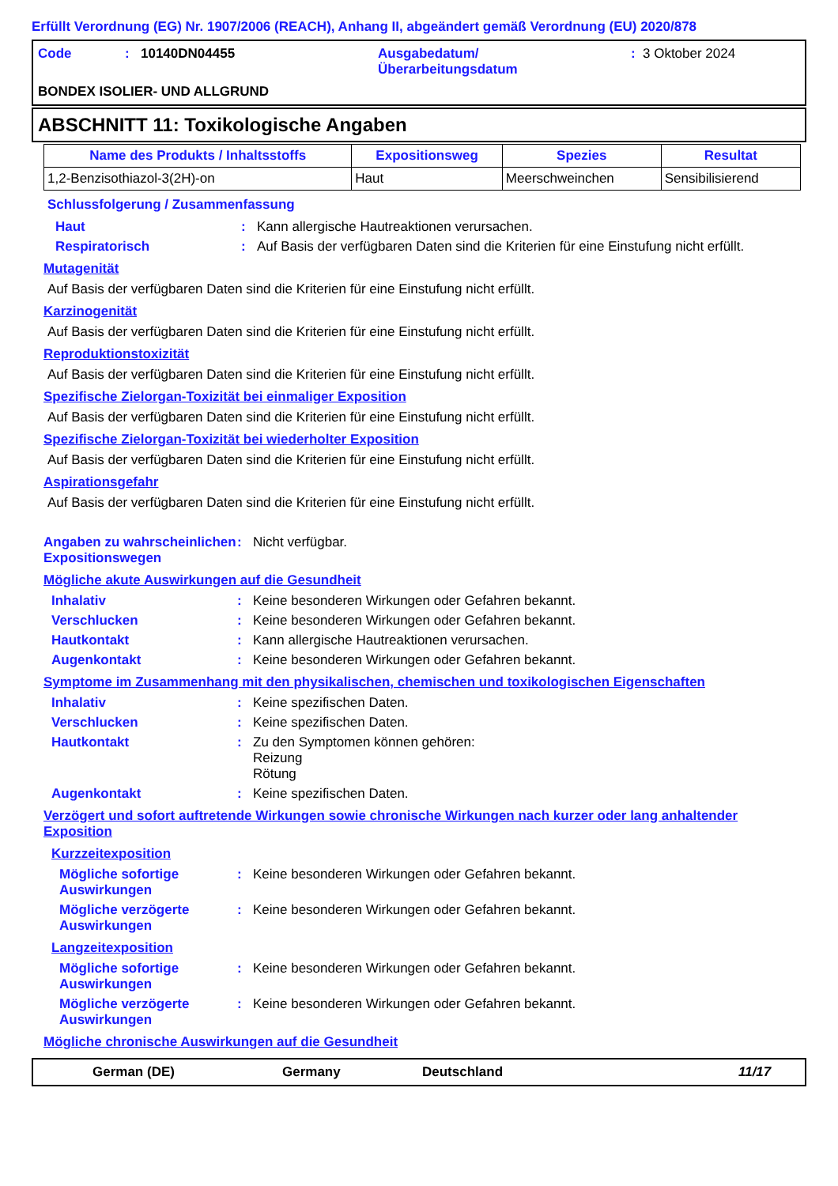Erfüllt Verordnung (EG) Nr. 1907/2006 (REACH), Anhang II, abgeändert gemäß Verordnung (EU) 2020/878
Code: 10140DN04455 Ausgabedatum/
Überarbeitungsdatum: 3 Oktober 2024
BONDEX ISOLIER- UND ALLGRUND
ABSCHNITT 11: Toxikologische Angaben
| Name des Produkts / Inhaltsstoffs | Expositionsweg | Spezies | Resultat |
| --- | --- | --- | --- |
| 1,2-Benzisothiazol-3(2H)-on | Haut | Meerschweinchen | Sensibilisierend |
Schlussfolgerung / Zusammenfassung
Haut: Kann allergische Hautreaktionen verursachen.
Respiratorisch: Auf Basis der verfügbaren Daten sind die Kriterien für eine Einstufung nicht erfüllt.
Mutagenität
Auf Basis der verfügbaren Daten sind die Kriterien für eine Einstufung nicht erfüllt.
Karzinogenität
Auf Basis der verfügbaren Daten sind die Kriterien für eine Einstufung nicht erfüllt.
Reproduktionstoxizität
Auf Basis der verfügbaren Daten sind die Kriterien für eine Einstufung nicht erfüllt.
Spezifische Zielorgan-Toxizität bei einmaliger Exposition
Auf Basis der verfügbaren Daten sind die Kriterien für eine Einstufung nicht erfüllt.
Spezifische Zielorgan-Toxizität bei wiederholter Exposition
Auf Basis der verfügbaren Daten sind die Kriterien für eine Einstufung nicht erfüllt.
Aspirationsgefahr
Auf Basis der verfügbaren Daten sind die Kriterien für eine Einstufung nicht erfüllt.
Angaben zu wahrscheinlichen Expositionswegen: Nicht verfügbar.
Mögliche akute Auswirkungen auf die Gesundheit
Inhalativ: Keine besonderen Wirkungen oder Gefahren bekannt.
Verschlucken: Keine besonderen Wirkungen oder Gefahren bekannt.
Hautkontakt: Kann allergische Hautreaktionen verursachen.
Augenkontakt: Keine besonderen Wirkungen oder Gefahren bekannt.
Symptome im Zusammenhang mit den physikalischen, chemischen und toxikologischen Eigenschaften
Inhalativ: Keine spezifischen Daten.
Verschlucken: Keine spezifischen Daten.
Hautkontakt: Zu den Symptomen können gehören:
Reizung
Rötung
Augenkontakt: Keine spezifischen Daten.
Verzögert und sofort auftretende Wirkungen sowie chronische Wirkungen nach kurzer oder lang anhaltender Exposition
Kurzzeitexposition
Mögliche sofortige Auswirkungen: Keine besonderen Wirkungen oder Gefahren bekannt.
Mögliche verzögerte Auswirkungen: Keine besonderen Wirkungen oder Gefahren bekannt.
Langzeitexposition
Mögliche sofortige Auswirkungen: Keine besonderen Wirkungen oder Gefahren bekannt.
Mögliche verzögerte Auswirkungen: Keine besonderen Wirkungen oder Gefahren bekannt.
Mögliche chronische Auswirkungen auf die Gesundheit
German (DE) Germany Deutschland 11/17